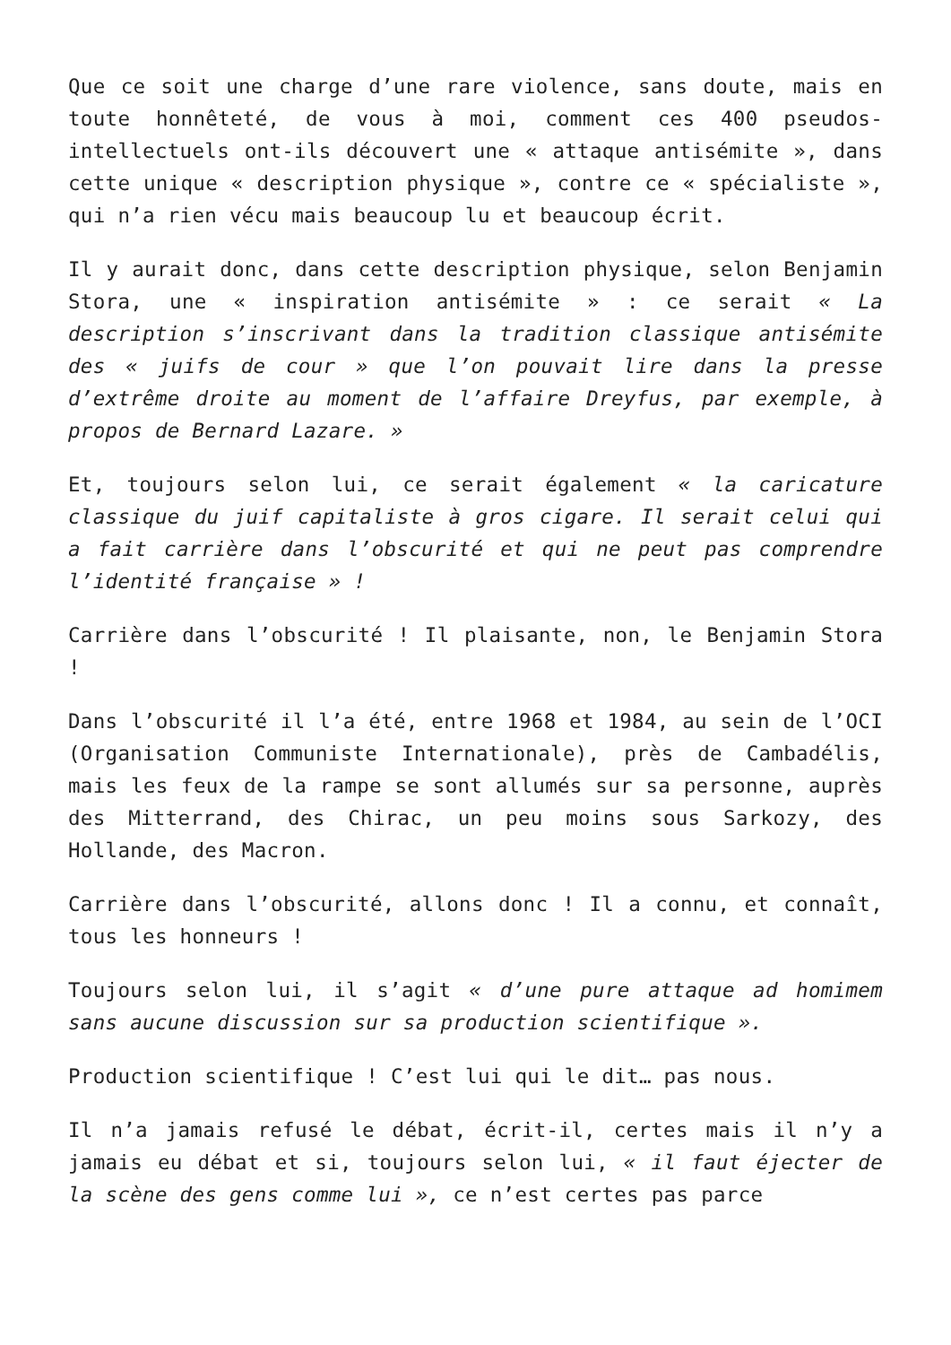Que ce soit une charge d’une rare violence, sans doute, mais en toute honnêteté, de vous à moi, comment ces 400 pseudos-intellectuels ont-ils découvert une « attaque antisémite », dans cette unique « description physique », contre ce « spécialiste », qui n’a rien vécu mais beaucoup lu et beaucoup écrit.
Il y aurait donc, dans cette description physique, selon Benjamin Stora, une « inspiration antisémite » : ce serait « La description s’inscrivant dans la tradition classique antisémite des « juifs de cour » que l’on pouvait lire dans la presse d’extrême droite au moment de l’affaire Dreyfus, par exemple, à propos de Bernard Lazare. »
Et, toujours selon lui, ce serait également « la caricature classique du juif capitaliste à gros cigare. Il serait celui qui a fait carrière dans l’obscurité et qui ne peut pas comprendre l’identité française » !
Carrière dans l’obscurité ! Il plaisante, non, le Benjamin Stora !
Dans l’obscurité il l’a été, entre 1968 et 1984, au sein de l’OCI (Organisation Communiste Internationale), près de Cambadélis, mais les feux de la rampe se sont allumés sur sa personne, auprès des Mitterrand, des Chirac, un peu moins sous Sarkozy, des Hollande, des Macron.
Carrière dans l’obscurité, allons donc ! Il a connu, et connaît, tous les honneurs !
Toujours selon lui, il s’agit « d’une pure attaque ad homimem sans aucune discussion sur sa production scientifique ».
Production scientifique ! C’est lui qui le dit… pas nous.
Il n’a jamais refusé le débat, écrit-il, certes mais il n’y a jamais eu débat et si, toujours selon lui, « il faut éjecter de la scène des gens comme lui », ce n’est certes pas parce